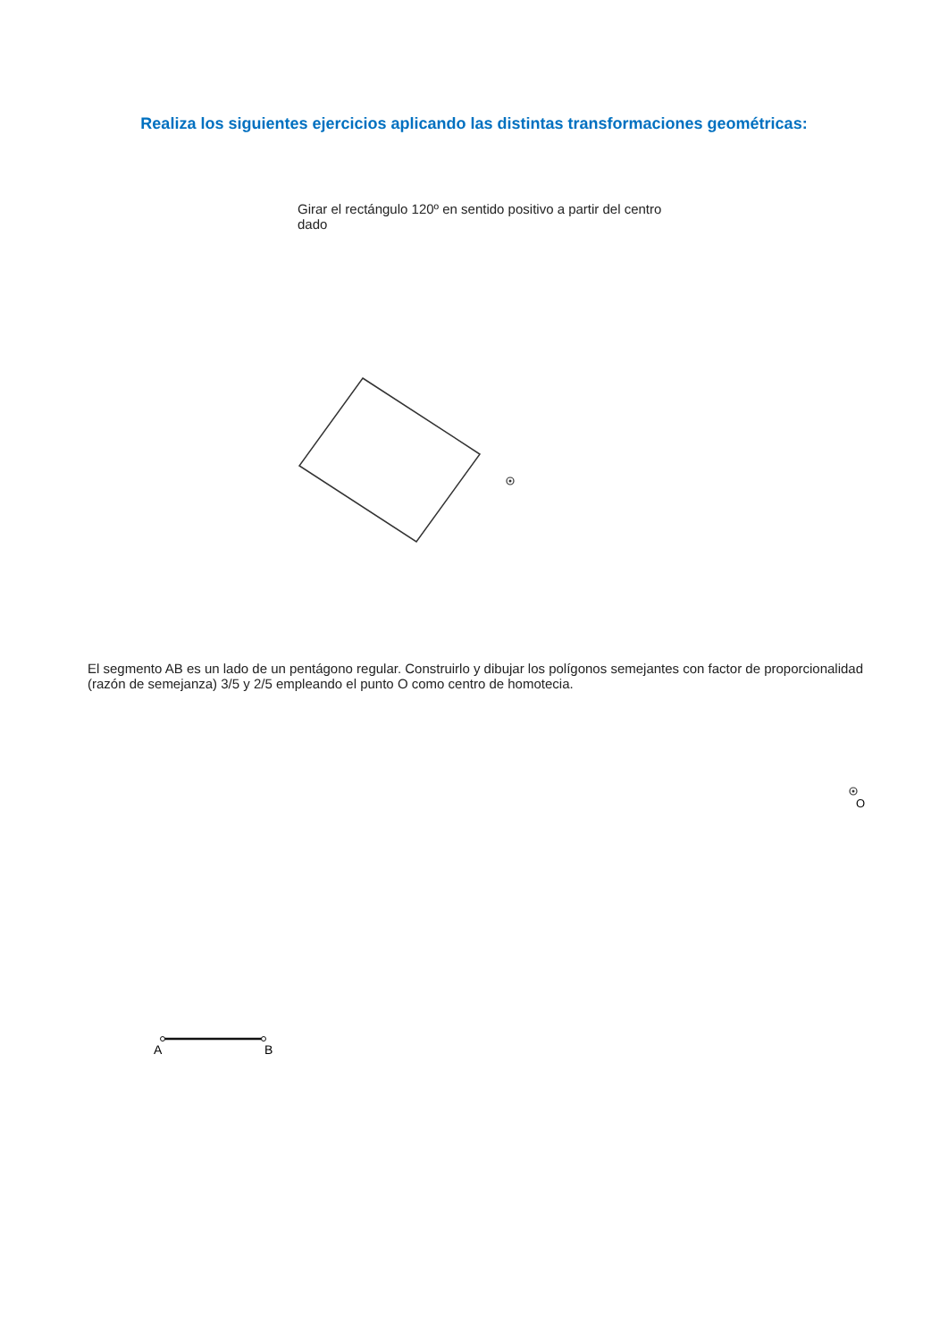Realiza los siguientes ejercicios aplicando las distintas transformaciones geométricas:
Girar el rectángulo 120º en sentido positivo a partir del centro dado
El segmento AB es un lado de un pentágono regular. Construirlo y dibujar los polígonos semejantes con factor de proporcionalidad (razón de semejanza) 3/5 y 2/5 empleando el punto O como centro de homotecia.
O
A
B